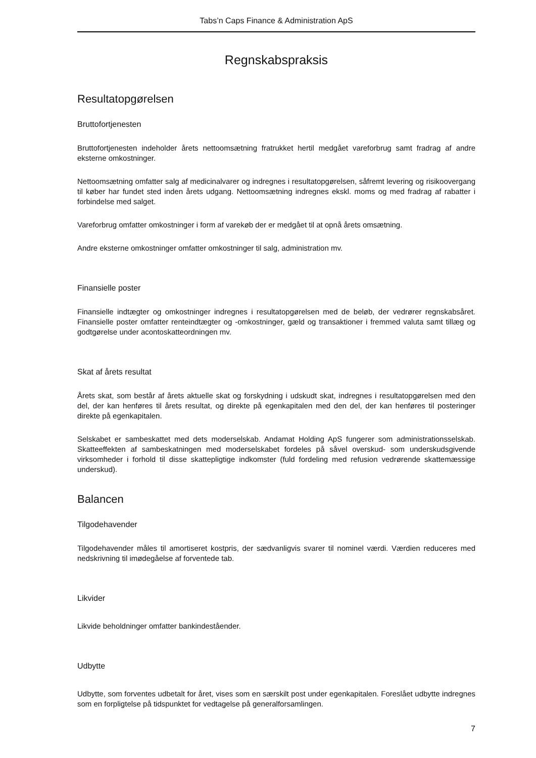Tabs’n Caps Finance & Administration ApS
Regnskabspraksis
Resultatopgørelsen
Bruttofortjenesten
Bruttofortjenesten indeholder årets nettoomsætning fratrukket hertil medgået vareforbrug samt fradrag af andre eksterne omkostninger.
Nettoomsætning omfatter salg af medicinalvarer og indregnes i resultatopgørelsen, såfremt levering og risikoovergang til køber har fundet sted inden årets udgang. Nettoomsætning indregnes ekskl. moms og med fradrag af rabatter i forbindelse med salget.
Vareforbrug omfatter omkostninger i form af varekøb der er medgået til at opnå årets omsætning.
Andre eksterne omkostninger omfatter omkostninger til salg, administration mv.
Finansielle poster
Finansielle indtægter og omkostninger indregnes i resultatopgørelsen med de beløb, der vedrører regnskabsåret. Finansielle poster omfatter renteindtægter og -omkostninger, gæld og transaktioner i fremmed valuta samt tillæg og godtgørelse under acontoskatteordningen mv.
Skat af årets resultat
Årets skat, som består af årets aktuelle skat og forskydning i udskudt skat, indregnes i resultatopgørelsen med den del, der kan henføres til årets resultat, og direkte på egenkapitalen med den del, der kan henføres til posteringer direkte på egenkapitalen.
Selskabet er sambeskattet med dets moderselskab. Andamat Holding ApS fungerer som administrationsselskab. Skatteeffekten af sambeskatningen med moderselskabet fordeles på såvel overskud- som underskudsgivende virksomheder i forhold til disse skattepligtige indkomster (fuld fordeling med refusion vedrørende skattemæssige underskud).
Balancen
Tilgodehavender
Tilgodehavender måles til amortiseret kostpris, der sædvanligvis svarer til nominel værdi. Værdien reduceres med nedskrivning til imødegåelse af forventede tab.
Likvider
Likvide beholdninger omfatter bankindeståender.
Udbytte
Udbytte, som forventes udbetalt for året, vises som en særskilt post under egenkapitalen. Foreslået udbytte indregnes som en forpligtelse på tidspunktet for vedtagelse på generalforsamlingen.
7